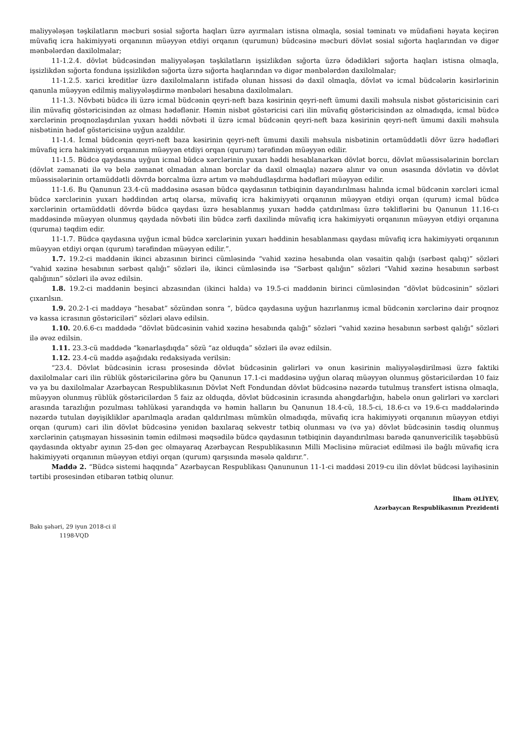maliyyələşən təşkilatların məcburi sosial sığorta haqları üzrə ayırmaları istisna olmaqla, sosial təminatı və müdafiəni həyata keçirən müvafiq icra hakimiyyəti orqanının müəyyən etdiyi orqanın (qurumun) büdcəsinə məcburi dövlət sosial sığorta haqlarından və digər mənbələrdən daxilolmalar;
11-1.2.4. dövlət büdcəsindən maliyyələşən təşkilatların işsizlikdən sığorta üzrə ödədikləri sığorta haqları istisna olmaqla, işsizlikdən sığorta fonduna işsizlikdən sığorta üzrə sığorta haqlarından və digər mənbələrdən daxilolmalar;
11-1.2.5. xarici kreditlər üzrə daxilolmaların istifadə olunan hissəsi də daxil olmaqla, dövlət və icmal büdcələrin kəsirlərinin qanunla müəyyən edilmiş maliyyələşdirmə mənbələri hesabına daxilolmaları.
11-1.3. Növbəti büdcə ili üzrə icmal büdcənin qeyri-neft baza kəsirinin qeyri-neft ümumi daxili məhsula nisbət göstəricisinin cari ilin müvafiq göstəricisindən az olması hədəflənir. Həmin nisbət göstəricisi cari ilin müvafiq göstəricisindən az olmadıqda, icmal büdcə xərclərinin proqnozlaşdırılan yuxarı həddi növbəti il üzrə icmal büdcənin qeyri-neft baza kəsirinin qeyri-neft ümumi daxili məhsula nisbətinin hədəf göstəricisinə uyğun azaldılır.
11-1.4. İcmal büdcənin qeyri-neft baza kəsirinin qeyri-neft ümumi daxili məhsula nisbətinin ortamüddətli dövr üzrə hədəfləri müvafiq icra hakimiyyəti orqanının müəyyən etdiyi orqan (qurum) tərəfindən müəyyən edilir.
11-1.5. Büdcə qaydasına uyğun icmal büdcə xərclərinin yuxarı həddi hesablanarkən dövlət borcu, dövlət müəssisələrinin borcları (dövlət zəmanəti ilə və belə zəmanət olmadan alınan borclar da daxil olmaqla) nəzərə alınır və onun əsasında dövlətin və dövlət müəssisələrinin ortamüddətli dövrdə borcalma üzrə artım və məhdudlaşdırma hədəfləri müəyyən edilir.
11-1.6. Bu Qanunun 23.4-cü maddəsinə əsasən büdcə qaydasının tətbiqinin dayandırılması halında icmal büdcənin xərcləri icmal büdcə xərclərinin yuxarı həddindən artıq olarsa, müvafiq icra hakimiyyəti orqanının müəyyən etdiyi orqan (qurum) icmal büdcə xərclərinin ortamüddətli dövrdə büdcə qaydası üzrə hesablanmış yuxarı həddə çatdırılması üzrə təkliflərini bu Qanunun 11.16-cı maddəsində müəyyən olunmuş qaydada növbəti ilin büdcə zərfi daxilində müvafiq icra hakimiyyəti orqanının müəyyən etdiyi orqanına (quruma) təqdim edir.
11-1.7. Büdcə qaydasına uyğun icmal büdcə xərclərinin yuxarı həddinin hesablanması qaydası müvafiq icra hakimiyyəti orqanının müəyyən etdiyi orqan (qurum) tərəfindən müəyyən edilir.”.
1.7. 19.2-ci maddənin ikinci abzasının birinci cümləsində “vahid xəzinə hesabında olan vəsaitin qalığı (sərbəst qalıq)” sözləri “vahid xəzinə hesabının sərbəst qalığı” sözləri ilə, ikinci cümləsində isə “Sərbəst qalığın” sözləri “Vahid xəzinə hesabının sərbəst qalığının” sözləri ilə əvəz edilsin.
1.8. 19.2-ci maddənin beşinci abzasından (ikinci halda) və 19.5-ci maddənin birinci cümləsindən “dövlət büdcəsinin” sözləri çıxarılsın.
1.9. 20.2-1-ci maddəyə “hesabat” sözündən sonra “, büdcə qaydasına uyğun hazırlanmış icmal büdcənin xərclərinə dair proqnoz və kassa icrasının göstəriciləri” sözləri əlavə edilsin.
1.10. 20.6.6-cı maddədə “dövlət büdcəsinin vahid xəzinə hesabında qalığı” sözləri “vahid xəzinə hesabının sərbəst qalığı” sözləri ilə əvəz edilsin.
1.11. 23.3-cü maddədə “kənarlaşdıqda” sözü “az olduqda” sözləri ilə əvəz edilsin.
1.12. 23.4-cü maddə aşağıdakı redaksiyada verilsin:
“23.4. Dövlət büdcəsinin icrası prosesində dövlət büdcəsinin gəlirləri və onun kəsirinin maliyyələşdirilməsi üzrə faktiki daxilolmalar cari ilin rüblük göstəricilərinə görə bu Qanunun 17.1-ci maddəsinə uyğun olaraq müəyyən olunmuş göstəricilərdən 10 faiz və ya bu daxilolmalar Azərbaycan Respublikasının Dövlət Neft Fondundan dövlət büdcəsinə nəzərdə tutulmuş transfert istisna olmaqla, müəyyən olunmuş rüblük göstəricilərdən 5 faiz az olduqda, dövlət büdcəsinin icrasında ahəngdarlığın, habelə onun gəlirləri və xərcləri arasında tarazlığın pozulması təhlükəsi yarandıqda və həmin halların bu Qanunun 18.4-cü, 18.5-ci, 18.6-cı və 19.6-cı maddələrində nəzərdə tutulan dəyişikliklər aparılmaqla aradan qaldırılması mümkün olmadıqda, müvafiq icra hakimiyyəti orqanının müəyyən etdiyi orqan (qurum) cari ilin dövlət büdcəsinə yenidən baxılaraq sekvestr tətbiq olunması və (və ya) dövlət büdcəsinin təsdiq olunmuş xərclərinin çatışmayan hissəsinin təmin edilməsi məqsədilə büdcə qaydasının tətbiqinin dayandırılması barədə qanunvericilik təşəbbüsü qaydasında oktyabr ayının 25-dən gec olmayaraq Azərbaycan Respublikasının Milli Məclisinə müraciət edilməsi ilə bağlı müvafiq icra hakimiyyəti orqanının müəyyən etdiyi orqan (qurum) qarşısında məsələ qaldırır.”.
Maddə 2. “Büdcə sistemi haqqında” Azərbaycan Respublikası Qanununun 11-1-ci maddəsi 2019-cu ilin dövlət büdcəsi layihəsinin tərtibi prosesindən etibarən tətbiq olunur.
İlham ƏLİYEV,
Azərbaycan Respublikasının Prezidenti
Bakı şəhəri, 29 iyun 2018-ci il
1198-VQD